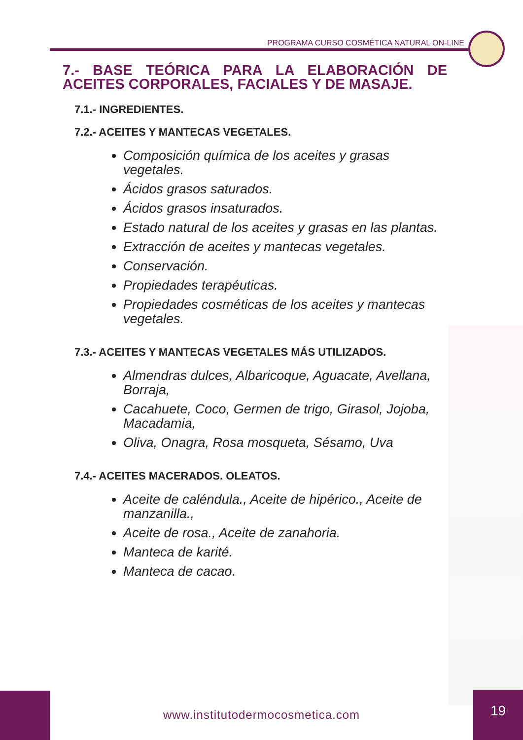PROGRAMA CURSO COSMÉTICA NATURAL ON-LINE
7.- BASE TEÓRICA PARA LA ELABORACIÓN DE ACEITES CORPORALES, FACIALES Y DE MASAJE.
7.1.- INGREDIENTES.
7.2.- ACEITES Y MANTECAS VEGETALES.
Composición química de los aceites y grasas vegetales.
Ácidos grasos saturados.
Ácidos grasos insaturados.
Estado natural de los aceites y grasas en las plantas.
Extracción de aceites y mantecas vegetales.
Conservación.
Propiedades terapéuticas.
Propiedades cosméticas de los aceites y mantecas vegetales.
7.3.- ACEITES Y MANTECAS VEGETALES MÁS UTILIZADOS.
Almendras dulces, Albaricoque, Aguacate, Avellana, Borraja,
Cacahuete, Coco, Germen de trigo, Girasol, Jojoba, Macadamia,
Oliva, Onagra, Rosa mosqueta, Sésamo, Uva
7.4.- ACEITES MACERADOS. OLEATOS.
Aceite de caléndula., Aceite de hipérico., Aceite de manzanilla.,
Aceite de rosa., Aceite de zanahoria.
Manteca de karité.
Manteca de cacao.
www.institutodermocosmetica.com
19